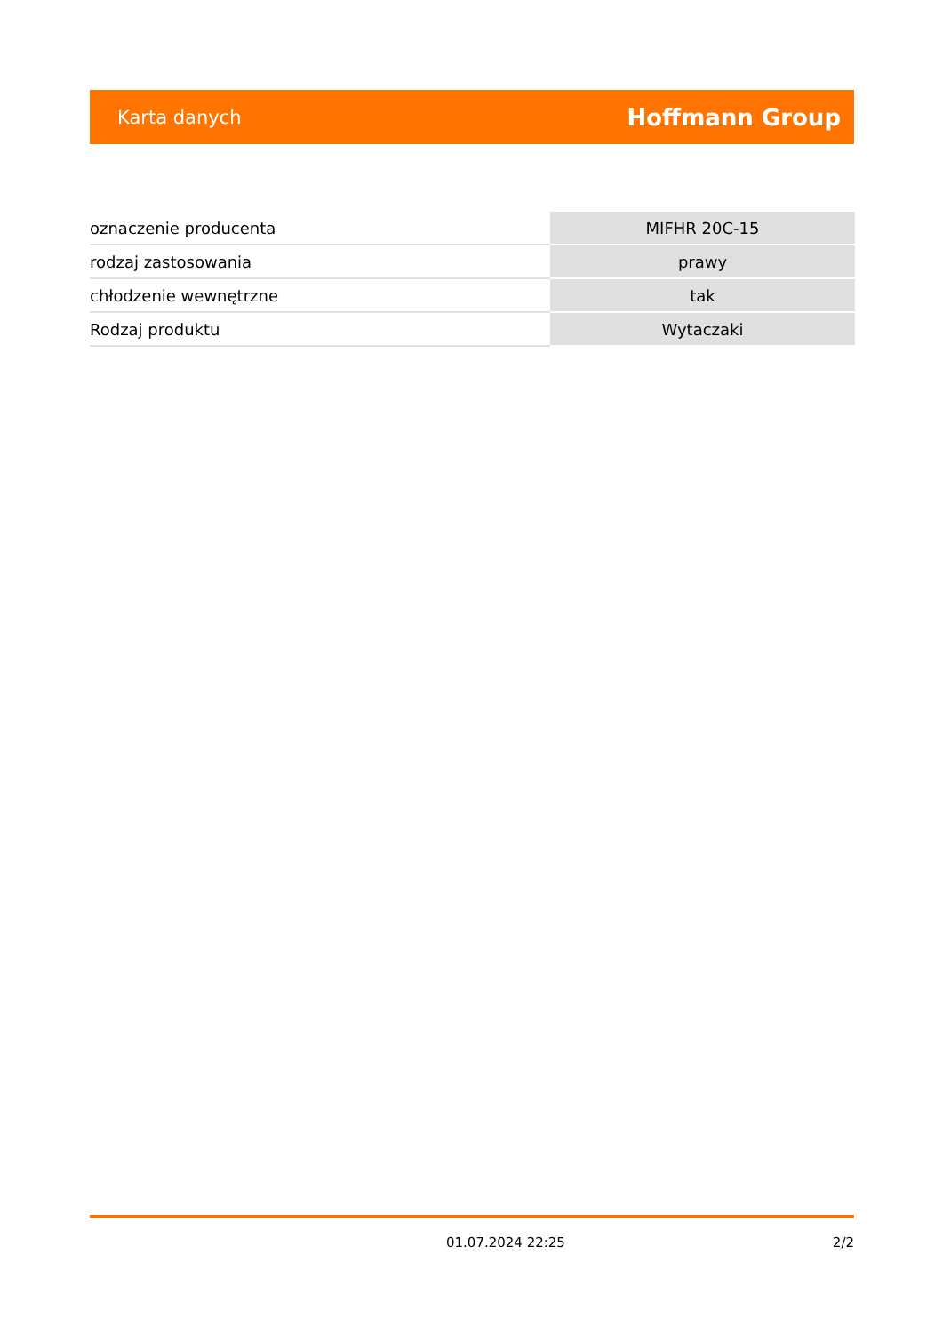Karta danych Hoffmann Group
| oznaczenie producenta | MIFHR 20C-15 |
| rodzaj zastosowania | prawy |
| chłodzenie wewnętrzne | tak |
| Rodzaj produktu | Wytaczaki |
01.07.2024 22:25 2/2